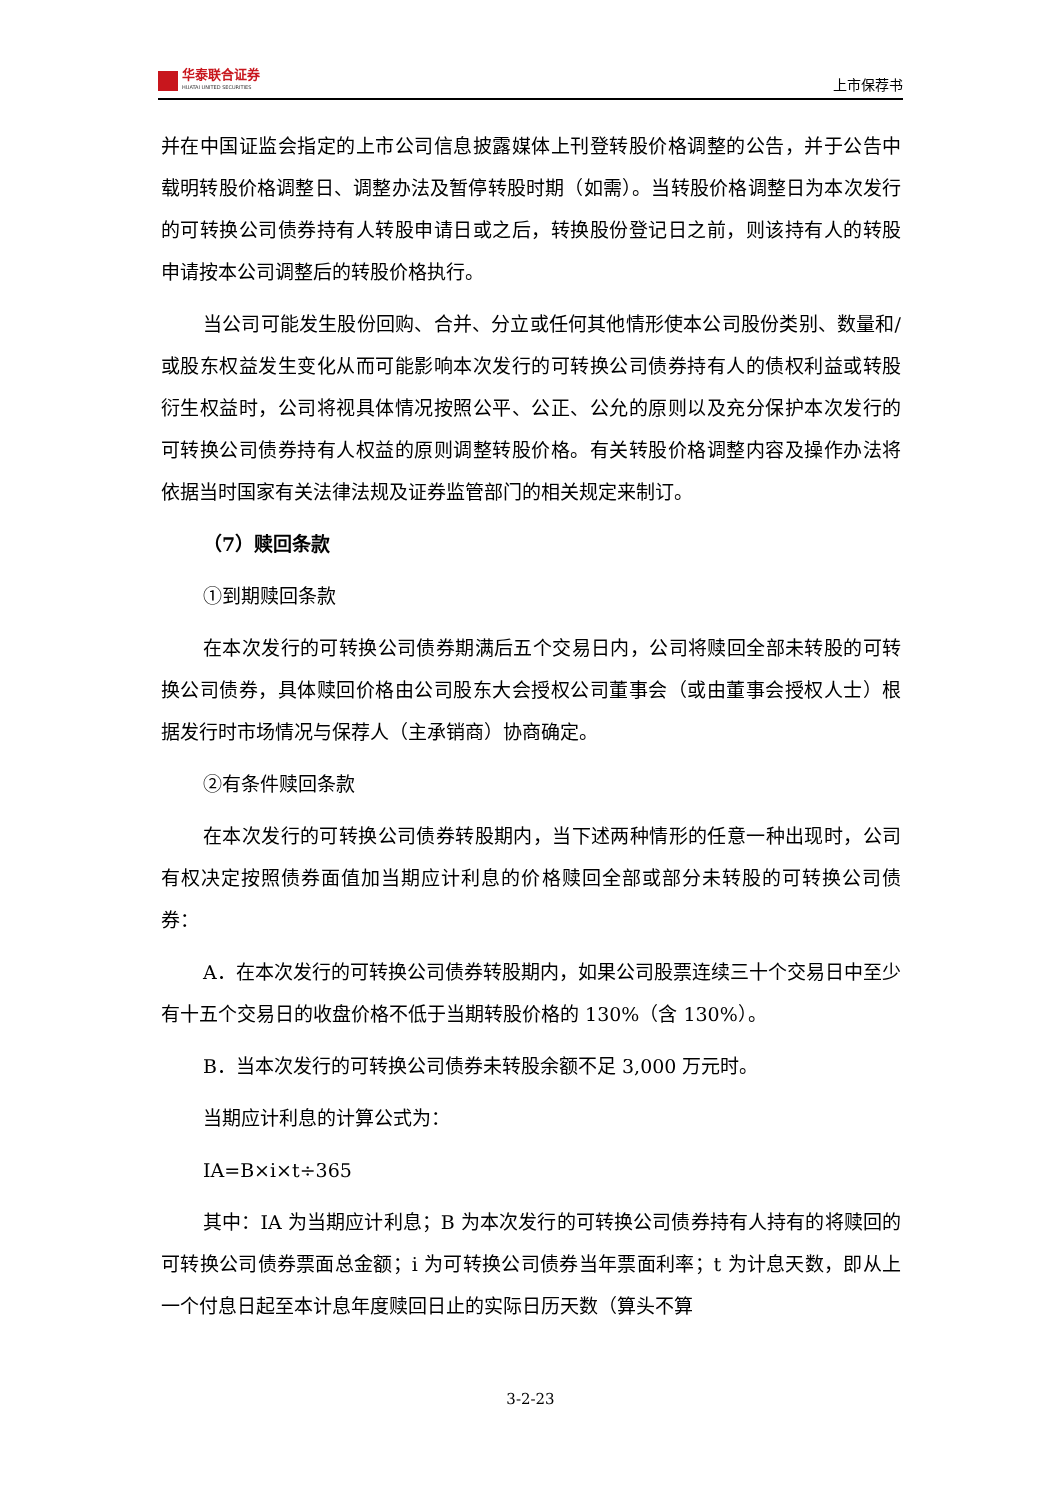华泰联合证券
HUATAI UNITED SECURITIES
上市保荐书
并在中国证监会指定的上市公司信息披露媒体上刊登转股价格调整的公告，并于公告中载明转股价格调整日、调整办法及暂停转股时期（如需）。当转股价格调整日为本次发行的可转换公司债券持有人转股申请日或之后，转换股份登记日之前，则该持有人的转股申请按本公司调整后的转股价格执行。
当公司可能发生股份回购、合并、分立或任何其他情形使本公司股份类别、数量和/或股东权益发生变化从而可能影响本次发行的可转换公司债券持有人的债权利益或转股衍生权益时，公司将视具体情况按照公平、公正、公允的原则以及充分保护本次发行的可转换公司债券持有人权益的原则调整转股价格。有关转股价格调整内容及操作办法将依据当时国家有关法律法规及证券监管部门的相关规定来制订。
（7）赎回条款
①到期赎回条款
在本次发行的可转换公司债券期满后五个交易日内，公司将赎回全部未转股的可转换公司债券，具体赎回价格由公司股东大会授权公司董事会（或由董事会授权人士）根据发行时市场情况与保荐人（主承销商）协商确定。
②有条件赎回条款
在本次发行的可转换公司债券转股期内，当下述两种情形的任意一种出现时，公司有权决定按照债券面值加当期应计利息的价格赎回全部或部分未转股的可转换公司债券：
A．在本次发行的可转换公司债券转股期内，如果公司股票连续三十个交易日中至少有十五个交易日的收盘价格不低于当期转股价格的 130%（含 130%）。
B．当本次发行的可转换公司债券未转股余额不足 3,000 万元时。
当期应计利息的计算公式为：
IA=B×i×t÷365
其中：IA 为当期应计利息；B 为本次发行的可转换公司债券持有人持有的将赎回的可转换公司债券票面总金额；i 为可转换公司债券当年票面利率；t 为计息天数，即从上一个付息日起至本计息年度赎回日止的实际日历天数（算头不算
3-2-23